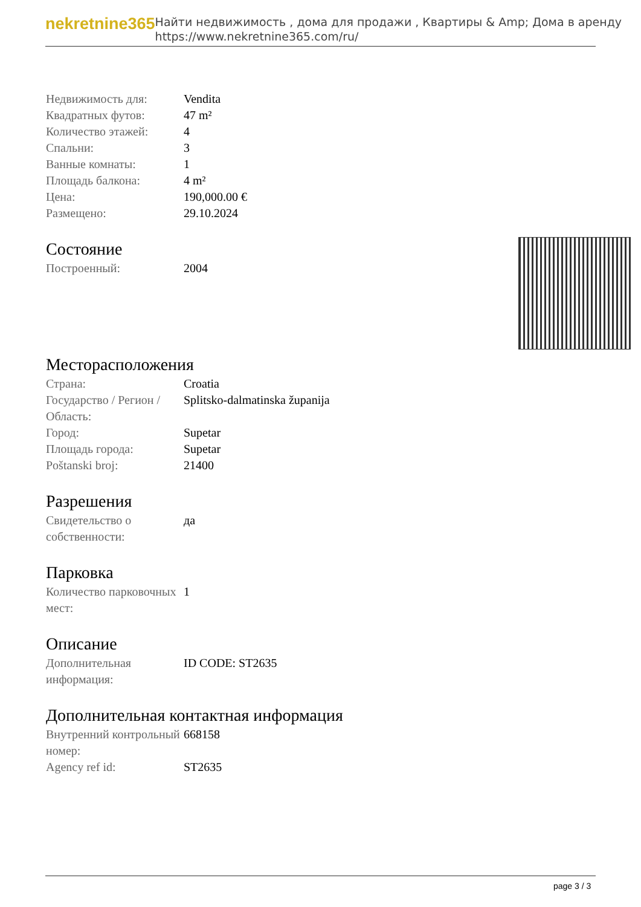nekretnine365
Найти недвижимость , дома для продажи , Квартиры & Amp; Дома в аренду
https://www.nekretnine365.com/ru/
| Недвижимость для: | Vendita |
| Квадратных футов: | 47 m² |
| Количество этажей: | 4 |
| Спальни: | 3 |
| Ванные комнаты: | 1 |
| Площадь балкона: | 4 m² |
| Цена: | 190,000.00 € |
| Размещено: | 29.10.2024 |
Состояние
| Построенный: | 2004 |
Месторасположения
| Страна: | Croatia |
| Государство / Регион / Область: | Splitsko-dalmatinska županija |
| Город: | Supetar |
| Площадь города: | Supetar |
| Poštanski broj: | 21400 |
Разрешения
| Свидетельство о собственности: | да |
Парковка
| Количество парковочных мест: | 1 |
Описание
| Дополнительная информация: | ID CODE: ST2635 |
Дополнительная контактная информация
| Внутренний контрольный номер: | 668158 |
| Agency ref id: | ST2635 |
page 3 / 3